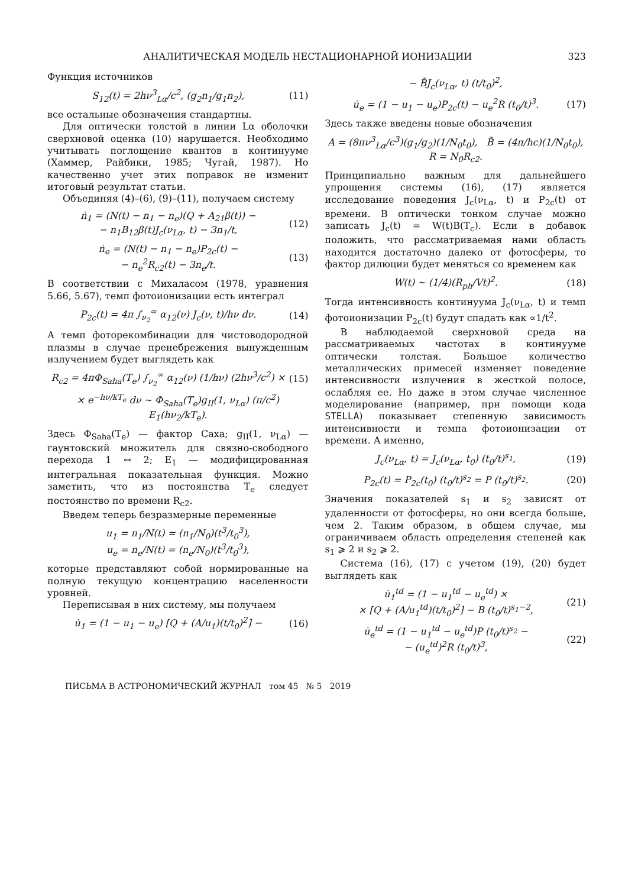АНАЛИТИЧЕСКАЯ МОДЕЛЬ НЕСТАЦИОНАРНОЙ ИОНИЗАЦИИ 323
Функция источников
S<sub>12</sub>(t) = 2hν<sup>3</sup><sub>Lα</sub>/c<sup>2</sup>, (g<sub>2</sub>n<sub>1</sub>/g<sub>1</sub>n<sub>2</sub>), (11)
все остальные обозначения стандартны.
Для оптически толстой в линии Lα оболочки сверхновой оценка (10) нарушается. Необходимо учитывать поглощение квантов в континууме (Хаммер, Райбики, 1985; Чугай, 1987). Но качественно учет этих поправок не изменит итоговый результат статьи.
Объединяя (4)–(6), (9)–(11), получаем систему
ṅ<sub>1</sub> = (N(t) − n<sub>1</sub> − n<sub>e</sub>)(Q + A<sub>21</sub>β(t)) −
− n<sub>1</sub>B<sub>12</sub>β(t)J<sub>c</sub>(ν<sub>Lα</sub>, t) − 3n<sub>1</sub>/t, (12)
ṅ<sub>e</sub> = (N(t) − n<sub>1</sub> − n<sub>e</sub>)P<sub>2c</sub>(t) −
− n<sub>e</sub><sup>2</sup>R<sub>c2</sub>(t) − 3n<sub>e</sub>/t. (13)
В соответствии с Михаласом (1978, уравнения 5.66, 5.67), темп фотоионизации есть интеграл
P<sub>2c</sub>(t) = 4π ∫<sub>ν<sub>2</sub></sub><sup>∞</sup> α<sub>12</sub>(ν) J<sub>c</sub>(ν, t)/hν dν. (14)
А темп фоторекомбинации для чистоводородной плазмы в случае пренебрежения вынужденным излучением будет выглядеть как
R<sub>c2</sub> = 4πΦ<sub>Saha</sub>(T<sub>e</sub>) ∫<sub>ν<sub>2</sub></sub><sup>∞</sup> α<sub>12</sub>(ν) (1/hν) (2hν<sup>3</sup>/c<sup>2</sup>) × (15)
× e<sup>−hν/kT<sub>e</sub></sup> dν ∼ Φ<sub>Saha</sub>(T<sub>e</sub>)g<sub>II</sub>(1, ν<sub>Lα</sub>) (π/c<sup>2</sup>) E<sub>1</sub>(hν<sub>2</sub>/kT<sub>e</sub>).
Здесь Φ<sub>Saha</sub>(T<sub>e</sub>) — фактор Саха; g<sub>II</sub>(1, ν<sub>Lα</sub>) — гаунтовский множитель для связно-свободного перехода 1 ↔ 2; E<sub>1</sub> — модифицированная интегральная показательная функция. Можно заметить, что из постоянства T<sub>e</sub> следует постоянство по времени R<sub>c2</sub>.
Введем теперь безразмерные переменные
u<sub>1</sub> = n<sub>1</sub>/N(t) = (n<sub>1</sub>/N<sub>0</sub>)(t<sup>3</sup>/t<sub>0</sub><sup>3</sup>),
u<sub>e</sub> = n<sub>e</sub>/N(t) = (n<sub>e</sub>/N<sub>0</sub>)(t<sup>3</sup>/t<sub>0</sub><sup>3</sup>),
которые представляют собой нормированные на полную текущую концентрацию населенности уровней.
Переписывая в них систему, мы получаем
u̇<sub>1</sub> = (1 − u<sub>1</sub> − u<sub>e</sub>) [Q + (A/u<sub>1</sub>)(t/t<sub>0</sub>)<sup>2</sup>] − (16)
− B̃J<sub>c</sub>(ν<sub>Lα</sub>, t) (t/t<sub>0</sub>)<sup>2</sup>,
u̇<sub>e</sub> = (1 − u<sub>1</sub> − u<sub>e</sub>)P<sub>2c</sub>(t) − u<sub>e</sub><sup>2</sup>R (t<sub>0</sub>/t)<sup>3</sup>. (17)
Здесь также введены новые обозначения
A = (8πν<sup>3</sup><sub>Lα</sub>/c<sup>3</sup>)(g<sub>1</sub>/g<sub>2</sub>)(1/N<sub>0</sub>t<sub>0</sub>), B̃ = (4π/hc)(1/N<sub>0</sub>t<sub>0</sub>),
R = N<sub>0</sub>R<sub>c2</sub>.
Принципиально важным для дальнейшего упрощения системы (16), (17) является исследование поведения J<sub>c</sub>(ν<sub>Lα</sub>, t) и P<sub>2c</sub>(t) от времени. В оптически тонком случае можно записать J<sub>c</sub>(t) = W(t)B(T<sub>c</sub>). Если в добавок положить, что рассматриваемая нами область находится достаточно далеко от фотосферы, то фактор дилюции будет меняться со временем как
W(t) ∼ (1/4)(R<sub>ph</sub>/Vt)<sup>2</sup>. (18)
Тогда интенсивность континуума J<sub>c</sub>(ν<sub>Lα</sub>, t) и темп фотоионизации P<sub>2c</sub>(t) будут спадать как ∝1/t<sup>2</sup>.
В наблюдаемой сверхновой среда на рассматриваемых частотах в континууме оптически толстая. Большое количество металлических примесей изменяет поведение интенсивности излучения в жесткой полосе, ослабляя ее. Но даже в этом случае численное моделирование (например, при помощи кода STELLA) показывает степенную зависимость интенсивности и темпа фотоионизации от времени. А именно,
J<sub>c</sub>(ν<sub>Lα</sub>, t) = J<sub>c</sub>(ν<sub>Lα</sub>, t<sub>0</sub>) (t<sub>0</sub>/t)<sup>s<sub>1</sub></sup>, (19)
P<sub>2c</sub>(t) = P<sub>2c</sub>(t<sub>0</sub>) (t<sub>0</sub>/t)<sup>s<sub>2</sub></sup> = P (t<sub>0</sub>/t)<sup>s<sub>2</sub></sup>. (20)
Значения показателей s<sub>1</sub> и s<sub>2</sub> зависят от удаленности от фотосферы, но они всегда больше, чем 2. Таким образом, в общем случае, мы ограничиваем область определения степеней как s<sub>1</sub> ⩾ 2 и s<sub>2</sub> ⩾ 2.
Система (16), (17) с учетом (19), (20) будет выглядеть как
u̇<sub>1</sub><sup>td</sup> = (1 − u<sub>1</sub><sup>td</sup> − u<sub>e</sub><sup>td</sup>) ×
× [Q + (A/u<sub>1</sub><sup>td</sup>)(t/t<sub>0</sub>)<sup>2</sup>] − B (t<sub>0</sub>/t)<sup>s<sub>1</sub>−2</sup>, (21)
u̇<sub>e</sub><sup>td</sup> = (1 − u<sub>1</sub><sup>td</sup> − u<sub>e</sub><sup>td</sup>)P (t<sub>0</sub>/t)<sup>s<sub>2</sub></sup> −
− (u<sub>e</sub><sup>td</sup>)<sup>2</sup>R (t<sub>0</sub>/t)<sup>3</sup>, (22)
ПИСЬМА В АСТРОНОМИЧЕСКИЙ ЖУРНАЛ том 45 № 5 2019